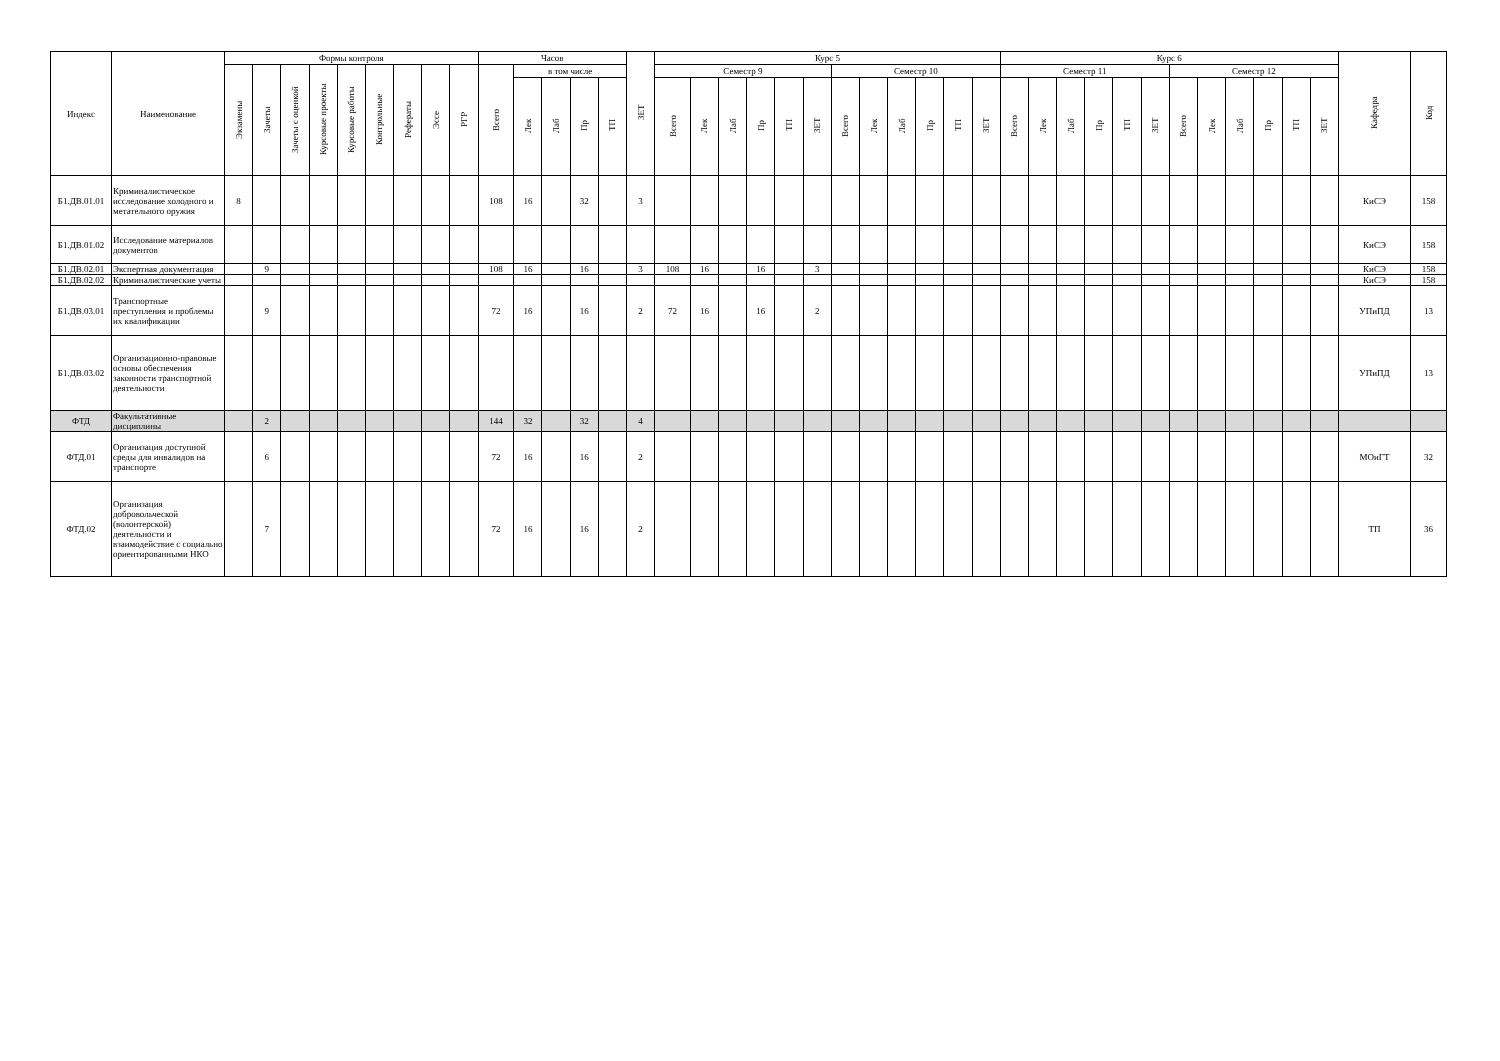| Индекс | Наименование | Формы контроля | | | | | | | | | Часов | | | | | ЗЕТ | Курс 5 | | | | | | | | | | | | Курс 6 | | | | | | | | | | | | Кафедра | Код |
| --- | --- | --- | --- | --- | --- | --- | --- | --- | --- | --- | --- | --- | --- | --- | --- | --- | --- | --- | --- | --- | --- | --- | --- | --- | --- | --- | --- | --- | --- | --- | --- | --- | --- | --- | --- | --- | --- | --- | --- | --- | --- | --- |
| | | Экзамены | Зачеты | Зачеты с оценкой | Курсовые проекты | Курсовые работы | Контрольные | Рефераты | Эссе | РГР | Всего | в том числе | | | | | Семестр 9 | | | | | | Семестр 10 | | | | | | Семестр 11 | | | | | | Семестр 12 | | | | | | | |
| | | | | | | | | | | | | Лек | Лаб | Пр | ТП | | Всего | Лек | Лаб | Пр | ТП | ЗЕТ | Всего | Лек | Лаб | Пр | ТП | ЗЕТ | Всего | Лек | Лаб | Пр | ТП | ЗЕТ | Всего | Лек | Лаб | Пр | ТП | ЗЕТ | | |
| Б1.ДВ.01.01 | Криминалистическое исследование холодного и метательного оружия | 8 | | | | | | | | | 108 | 16 | | 32 | | 3 | | | | | | | | | | | | | | | | | | | | | | | | | КиСЭ | 158 |
| Б1.ДВ.01.02 | Исследование материалов документов | | | | | | | | | | | | | | | | | | | | | | | | | | | | | | | | | | | | | | | | КиСЭ | 158 |
| Б1.ДВ.02.01 | Экспертная документация | | 9 | | | | | | | | 108 | 16 | | 16 | | 3 | 108 | 16 | | 16 | | 3 | | | | | | | | | | | | | | | | | | | КиСЭ | 158 |
| Б1.ДВ.02.02 | Криминалистические учеты | | | | | | | | | | | | | | | | | | | | | | | | | | | | | | | | | | | | | | | | КиСЭ | 158 |
| Б1.ДВ.03.01 | Транспортные преступления и проблемы их квалификации | | 9 | | | | | | | | 72 | 16 | | 16 | | 2 | 72 | 16 | | 16 | | 2 | | | | | | | | | | | | | | | | | | | УПиПД | 13 |
| Б1.ДВ.03.02 | Организационно-правовые основы обеспечения законности транспортной деятельности | | | | | | | | | | | | | | | | | | | | | | | | | | | | | | | | | | | | | | | | УПиПД | 13 |
| ФТД | Факультативные дисциплины | | 2 | | | | | | | | 144 | 32 | | 32 | | 4 | | | | | | | | | | | | | | | | | | | | | | | | | | |
| ФТД.01 | Организация доступной среды для инвалидов на транспорте | | 6 | | | | | | | | 72 | 16 | | 16 | | 2 | | | | | | | | | | | | | | | | | | | | | | | | | МОиГТ | 32 |
| ФТД.02 | Организация добровольческой (волонтерской) деятельности и взаимодействие с социально ориентированными НКО | | 7 | | | | | | | | 72 | 16 | | 16 | | 2 | | | | | | | | | | | | | | | | | | | | | | | | | ТП | 36 |